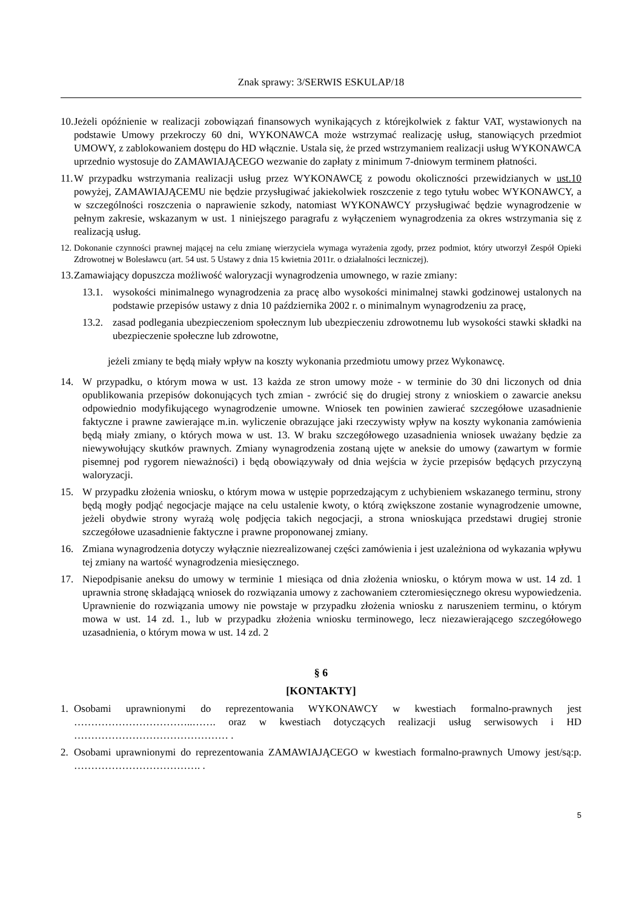Znak sprawy: 3/SERWIS ESKULAP/18
10. Jeżeli opóźnienie w realizacji zobowiązań finansowych wynikających z którejkolwiek z faktur VAT, wystawionych na podstawie Umowy przekroczy 60 dni, WYKONAWCA może wstrzymać realizację usług, stanowiących przedmiot UMOWY, z zablokowaniem dostępu do HD włącznie. Ustala się, że przed wstrzymaniem realizacji usług WYKONAWCA uprzednio wystosuje do ZAMAWIAJĄCEGO wezwanie do zapłaty z minimum 7-dniowym terminem płatności.
11. W przypadku wstrzymania realizacji usług przez WYKONAWCĘ z powodu okoliczności przewidzianych w ust.10 powyżej, ZAMAWIAJĄCEMU nie będzie przysługiwać jakiekolwiek roszczenie z tego tytułu wobec WYKONAWCY, a w szczególności roszczenia o naprawienie szkody, natomiast WYKONAWCY przysługiwać będzie wynagrodzenie w pełnym zakresie, wskazanym w ust. 1 niniejszego paragrafu z wyłączeniem wynagrodzenia za okres wstrzymania się z realizacją usług.
12. Dokonanie czynności prawnej mającej na celu zmianę wierzyciela wymaga wyrażenia zgody, przez podmiot, który utworzył Zespół Opieki Zdrowotnej w Bolesławcu (art. 54 ust. 5 Ustawy z dnia 15 kwietnia 2011r. o działalności leczniczej).
13. Zamawiający dopuszcza możliwość waloryzacji wynagrodzenia umownego, w razie zmiany:
13.1. wysokości minimalnego wynagrodzenia za pracę albo wysokości minimalnej stawki godzinowej ustalonych na podstawie przepisów ustawy z dnia 10 października 2002 r. o minimalnym wynagrodzeniu za pracę,
13.2. zasad podlegania ubezpieczeniom społecznym lub ubezpieczeniu zdrowotnemu lub wysokości stawki składki na ubezpieczenie społeczne lub zdrowotne,
jeżeli zmiany te będą miały wpływ na koszty wykonania przedmiotu umowy przez Wykonawcę.
14. W przypadku, o którym mowa w ust. 13 każda ze stron umowy może - w terminie do 30 dni liczonych od dnia opublikowania przepisów dokonujących tych zmian - zwrócić się do drugiej strony z wnioskiem o zawarcie aneksu odpowiednio modyfikującego wynagrodzenie umowne. Wniosek ten powinien zawierać szczegółowe uzasadnienie faktyczne i prawne zawierające m.in. wyliczenie obrazujące jaki rzeczywisty wpływ na koszty wykonania zamówienia będą miały zmiany, o których mowa w ust. 13. W braku szczegółowego uzasadnienia wniosek uważany będzie za niewywołujący skutków prawnych. Zmiany wynagrodzenia zostaną ujęte w aneksie do umowy (zawartym w formie pisemnej pod rygorem nieważności) i będą obowiązywały od dnia wejścia w życie przepisów będących przyczyną waloryzacji.
15. W przypadku złożenia wniosku, o którym mowa w ustępie poprzedzającym z uchybieniem wskazanego terminu, strony będą mogły podjąć negocjacje mające na celu ustalenie kwoty, o którą zwiększone zostanie wynagrodzenie umowne, jeżeli obydwie strony wyrażą wolę podjęcia takich negocjacji, a strona wnioskująca przedstawi drugiej stronie szczegółowe uzasadnienie faktyczne i prawne proponowanej zmiany.
16. Zmiana wynagrodzenia dotyczy wyłącznie niezrealizowanej części zamówienia i jest uzależniona od wykazania wpływu tej zmiany na wartość wynagrodzenia miesięcznego.
17. Niepodpisanie aneksu do umowy w terminie 1 miesiąca od dnia złożenia wniosku, o którym mowa w ust. 14 zd. 1 uprawnia stronę składającą wniosek do rozwiązania umowy z zachowaniem czteromiesięcznego okresu wypowiedzenia. Uprawnienie do rozwiązania umowy nie powstaje w przypadku złożenia wniosku z naruszeniem terminu, o którym mowa w ust. 14 zd. 1., lub w przypadku złożenia wniosku terminowego, lecz niezawierającego szczegółowego uzasadnienia, o którym mowa w ust. 14 zd. 2
§ 6
[KONTAKTY]
1. Osobami uprawnionymi do reprezentowania WYKONAWCY w kwestiach formalno-prawnych jest ……………………………..……. oraz w kwestiach dotyczących realizacji usług serwisowych i HD ……………………………………… .
2. Osobami uprawnionymi do reprezentowania ZAMAWIAJĄCEGO w kwestiach formalno-prawnych Umowy jest/są:p. ………………………………. .
5